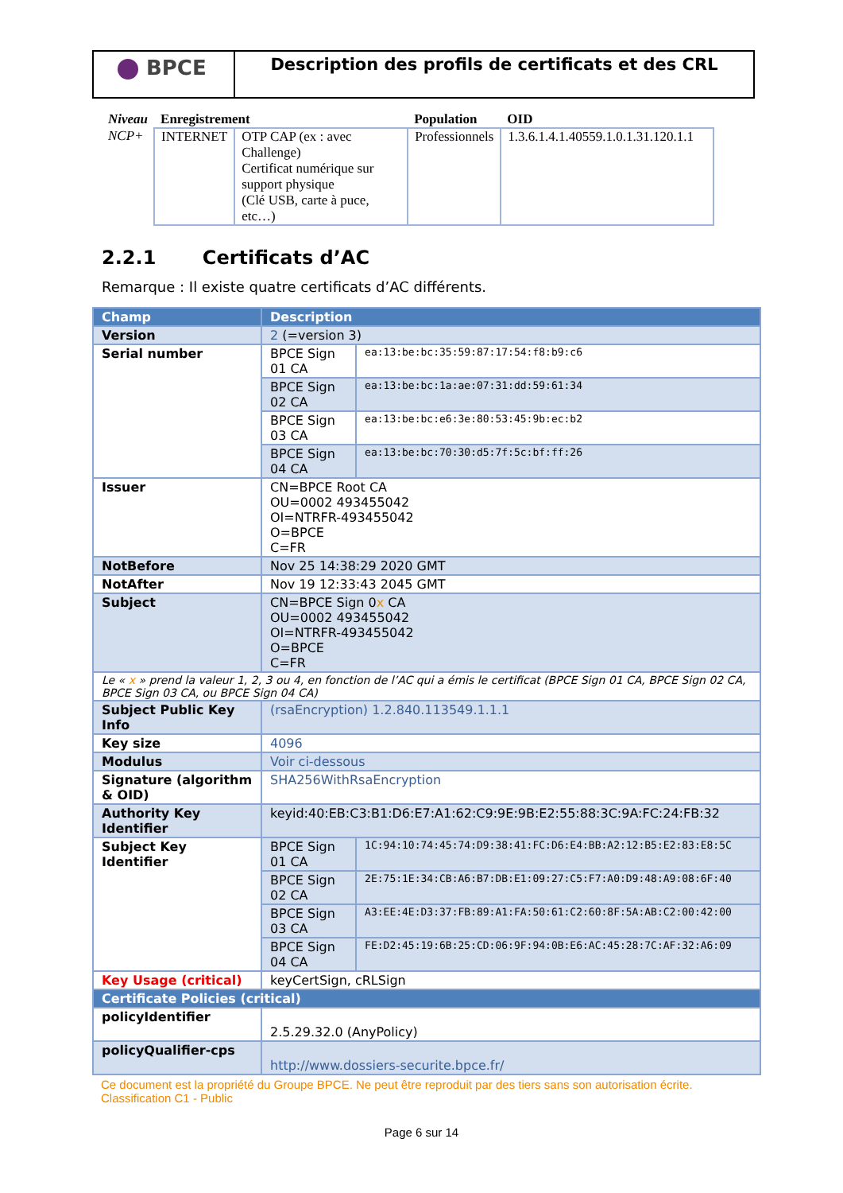BPCE
Description des profils de certificats et des CRL
| Niveau | Enregistrement | | Population | OID |
| --- | --- | --- | --- | --- |
| NCP+ | INTERNET | OTP CAP (ex : avec Challenge) Certificat numérique sur support physique (Clé USB, carte à puce, etc…) | Professionnels | 1.3.6.1.4.1.40559.1.0.1.31.120.1.1 |
2.2.1 Certificats d’AC
Remarque : Il existe quatre certificats d’AC différents.
| Champ | Description | |
| --- | --- | --- |
| Version | 2 (=version 3) | |
| Serial number | BPCE Sign 01 CA | ea:13:be:bc:35:59:87:17:54:f8:b9:c6 |
| | BPCE Sign 02 CA | ea:13:be:bc:1a:ae:07:31:dd:59:61:34 |
| | BPCE Sign 03 CA | ea:13:be:bc:e6:3e:80:53:45:9b:ec:b2 |
| | BPCE Sign 04 CA | ea:13:be:bc:70:30:d5:7f:5c:bf:ff:26 |
| Issuer | CN=BPCE Root CA OU=0002 493455042 OI=NTRFR-493455042 O=BPCE C=FR | |
| NotBefore | Nov 25 14:38:29 2020 GMT | |
| NotAfter | Nov 19 12:33:43 2045 GMT | |
| Subject | CN=BPCE Sign 0 x CA OU=0002 493455042 OI=NTRFR-493455042 O=BPCE C=FR | |
| Le « x » prend la valeur 1, 2, 3 ou 4, en fonction de l’AC qui a émis le certificat (BPCE Sign 01 CA, BPCE Sign 02 CA, BPCE Sign 03 CA, ou BPCE Sign 04 CA) | | |
| Subject Public Key Info | (rsaEncryption) 1.2.840.113549.1.1.1 | |
| Key size | 4096 | |
| Modulus | Voir ci-dessous | |
| Signature (algorithm & OID) | SHA256WithRsaEncryption | |
| Authority Key Identifier | keyid:40:EB:C3:B1:D6:E7:A1:62:C9:9E:9B:E2:55:88:3C:9A:FC:24:FB:32 | |
| Subject Key Identifier | BPCE Sign 01 CA | 1C:94:10:74:45:74:D9:38:41:FC:D6:E4:BB:A2:12:B5:E2:83:E8:5C |
| | BPCE Sign 02 CA | 2E:75:1E:34:CB:A6:B7:DB:E1:09:27:C5:F7:A0:D9:48:A9:08:6F:40 |
| | BPCE Sign 03 CA | A3:EE:4E:D3:37:FB:89:A1:FA:50:61:C2:60:8F:5A:AB:C2:00:42:00 |
| | BPCE Sign 04 CA | FE:D2:45:19:6B:25:CD:06:9F:94:0B:E6:AC:45:28:7C:AF:32:A6:09 |
| Key Usage (critical) | keyCertSign, cRLSign | |
| Certificate Policies (critical) | | |
| policyIdentifier | 2.5.29.32.0 (AnyPolicy) | |
| policyQualifier-cps | http://www.dossiers-securite.bpce.fr/ | |
Ce document est la propriété du Groupe BPCE. Ne peut être reproduit par des tiers sans son autorisation écrite.
Classification C1 - Public
Page 6 sur 14